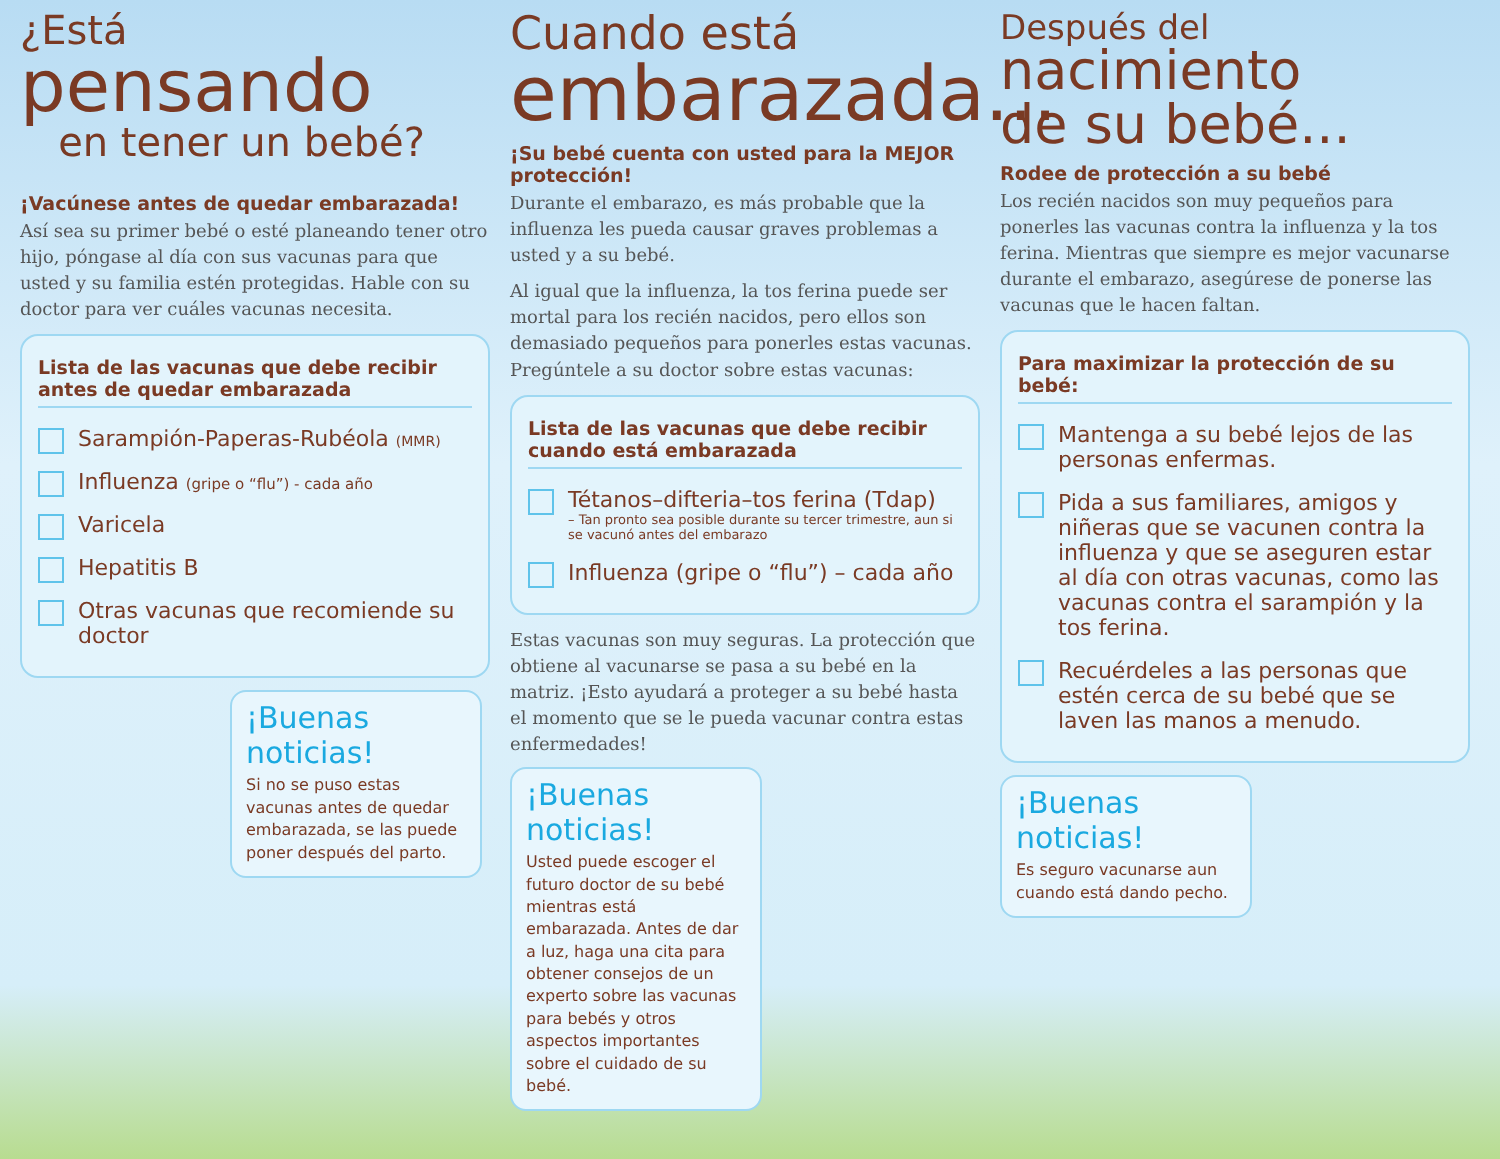¿Está pensando
en tener un bebé?
¡Vacúnese antes de quedar embarazada!
Así sea su primer bebé o esté planeando tener otro hijo, póngase al día con sus vacunas para que usted y su familia estén protegidas. Hable con su doctor para ver cuáles vacunas necesita.
Lista de las vacunas que debe recibir antes de quedar embarazada
Sarampión-Paperas-Rubéola (MMR)
Influenza (gripe o “flu”) - cada año
Varicela
Hepatitis B
Otras vacunas que recomiende su doctor
¡Buenas noticias!
Si no se puso estas vacunas antes de quedar embarazada, se las puede poner después del parto.
Cuando está
embarazada...
¡Su bebé cuenta con usted para la MEJOR protección!
Durante el embarazo, es más probable que la influenza les pueda causar graves problemas a usted y a su bebé.
Al igual que la influenza, la tos ferina puede ser mortal para los recién nacidos, pero ellos son demasiado pequeños para ponerles estas vacunas. Pregúntele a su doctor sobre estas vacunas:
Lista de las vacunas que debe recibir cuando está embarazada
Tétanos–difteria–tos ferina (Tdap)
– Tan pronto sea posible durante su tercer trimestre, aun si se vacunó antes del embarazo
Influenza (gripe o “flu”) – cada año
Estas vacunas son muy seguras. La protección que obtiene al vacunarse se pasa a su bebé en la matriz. ¡Esto ayudará a proteger a su bebé hasta el momento que se le pueda vacunar contra estas enfermedades!
¡Buenas noticias!
Usted puede escoger el futuro doctor de su bebé mientras está embarazada. Antes de dar a luz, haga una cita para obtener consejos de un experto sobre las vacunas para bebés y otros aspectos importantes sobre el cuidado de su bebé.
Después del
nacimiento
de su bebé...
Rodee de protección a su bebé
Los recién nacidos son muy pequeños para ponerles las vacunas contra la influenza y la tos ferina. Mientras que siempre es mejor vacunarse durante el embarazo, asegúrese de ponerse las vacunas que le hacen faltan.
Para maximizar la protección de su bebé:
Mantenga a su bebé lejos de las personas enfermas.
Pida a sus familiares, amigos y niñeras que se vacunen contra la influenza y que se aseguren estar al día con otras vacunas, como las vacunas contra el sarampión y la tos ferina.
Recuérdeles a las personas que estén cerca de su bebé que se laven las manos a menudo.
¡Buenas noticias!
Es seguro vacunarse aun cuando está dando pecho.